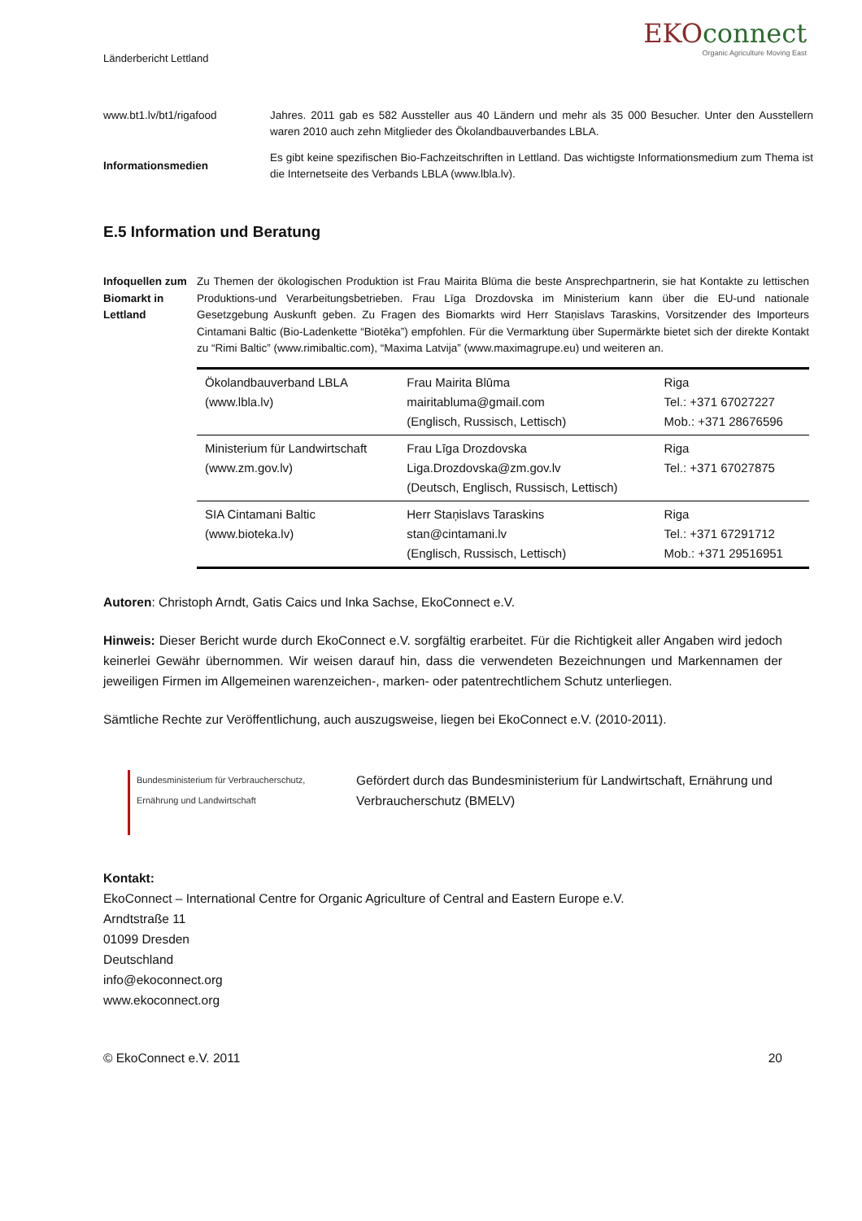Länderbericht Lettland
EKOconnect
Organic Agriculture Moving East
www.bt1.lv/bt1/rigafood Jahres. 2011 gab es 582 Aussteller aus 40 Ländern und mehr als 35 000 Besucher. Unter den Ausstellern waren 2010 auch zehn Mitglieder des Ökolandbauverbandes LBLA.
Informationsmedien
Es gibt keine spezifischen Bio-Fachzeitschriften in Lettland. Das wichtigste Informationsmedium zum Thema ist die Internetseite des Verbands LBLA (www.lbla.lv).
E.5 Information und Beratung
Infoquellen zum Biomarkt in Lettland
Zu Themen der ökologischen Produktion ist Frau Mairita Blūma die beste Ansprechpartnerin, sie hat Kontakte zu lettischen Produktions-und Verarbeitungsbetrieben. Frau Līga Drozdovska im Ministerium kann über die EU-und nationale Gesetzgebung Auskunft geben. Zu Fragen des Biomarkts wird Herr Staņislavs Taraskins, Vorsitzender des Importeurs Cintamani Baltic (Bio-Ladenkette “Biotēka”) empfohlen. Für die Vermarktung über Supermärkte bietet sich der direkte Kontakt zu “Rimi Baltic” (www.rimibaltic.com), “Maxima Latvija” (www.maximagrupe.eu) und weiteren an.
| Ökolandbauverband LBLA (www.lbla.lv) | Frau Mairita Blūma mairitabluma@gmail.com (Englisch, Russisch, Lettisch) | Riga Tel.: +371 67027227 Mob.: +371 28676596 |
| Ministerium für Landwirtschaft (www.zm.gov.lv) | Frau Līga Drozdovska Liga.Drozdovska@zm.gov.lv (Deutsch, Englisch, Russisch, Lettisch) | Riga Tel.: +371 67027875 |
| SIA Cintamani Baltic (www.bioteka.lv) | Herr Staņislavs Taraskins stan@cintamani.lv (Englisch, Russisch, Lettisch) | Riga Tel.: +371 67291712 Mob.: +371 29516951 |
Autoren: Christoph Arndt, Gatis Caics und Inka Sachse, EkoConnect e.V.
Hinweis: Dieser Bericht wurde durch EkoConnect e.V. sorgfältig erarbeitet. Für die Richtigkeit aller Angaben wird jedoch keinerlei Gewähr übernommen. Wir weisen darauf hin, dass die verwendeten Bezeichnungen und Markennamen der jeweiligen Firmen im Allgemeinen warenzeichen-, marken- oder patentrechtlichem Schutz unterliegen.
Sämtliche Rechte zur Veröffentlichung, auch auszugsweise, liegen bei EkoConnect e.V. (2010-2011).
Bundesministerium für Verbraucherschutz, Ernährung und Landwirtschaft
Gefördert durch das Bundesministerium für Landwirtschaft, Ernährung und Verbraucherschutz (BMELV)
Kontakt:
EkoConnect – International Centre for Organic Agriculture of Central and Eastern Europe e.V.
Arndtstraße 11
01099 Dresden
Deutschland
info@ekoconnect.org
www.ekoconnect.org
© EkoConnect e.V. 2011 20